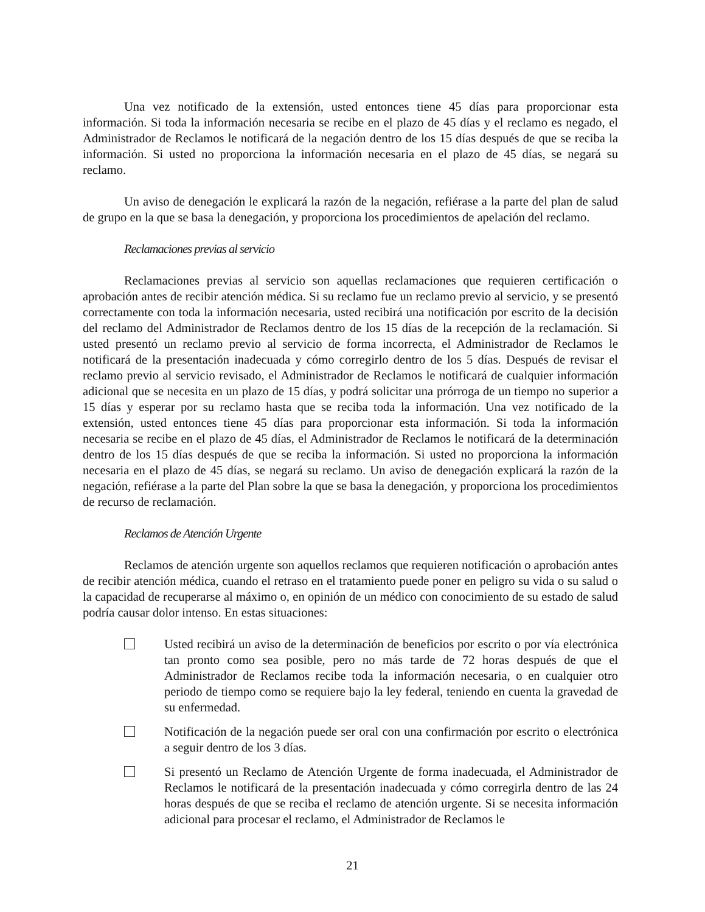Una vez notificado de la extensión, usted entonces tiene 45 días para proporcionar esta información. Si toda la información necesaria se recibe en el plazo de 45 días y el reclamo es negado, el Administrador de Reclamos le notificará de la negación dentro de los 15 días después de que se reciba la información. Si usted no proporciona la información necesaria en el plazo de 45 días, se negará su reclamo.
Un aviso de denegación le explicará la razón de la negación, refiérase a la parte del plan de salud de grupo en la que se basa la denegación, y proporciona los procedimientos de apelación del reclamo.
Reclamaciones previas al servicio
Reclamaciones previas al servicio son aquellas reclamaciones que requieren certificación o aprobación antes de recibir atención médica. Si su reclamo fue un reclamo previo al servicio, y se presentó correctamente con toda la información necesaria, usted recibirá una notificación por escrito de la decisión del reclamo del Administrador de Reclamos dentro de los 15 días de la recepción de la reclamación. Si usted presentó un reclamo previo al servicio de forma incorrecta, el Administrador de Reclamos le notificará de la presentación inadecuada y cómo corregirlo dentro de los 5 días. Después de revisar el reclamo previo al servicio revisado, el Administrador de Reclamos le notificará de cualquier información adicional que se necesita en un plazo de 15 días, y podrá solicitar una prórroga de un tiempo no superior a 15 días y esperar por su reclamo hasta que se reciba toda la información. Una vez notificado de la extensión, usted entonces tiene 45 días para proporcionar esta información. Si toda la información necesaria se recibe en el plazo de 45 días, el Administrador de Reclamos le notificará de la determinación dentro de los 15 días después de que se reciba la información. Si usted no proporciona la información necesaria en el plazo de 45 días, se negará su reclamo. Un aviso de denegación explicará la razón de la negación, refiérase a la parte del Plan sobre la que se basa la denegación, y proporciona los procedimientos de recurso de reclamación.
Reclamos de Atención Urgente
Reclamos de atención urgente son aquellos reclamos que requieren notificación o aprobación antes de recibir atención médica, cuando el retraso en el tratamiento puede poner en peligro su vida o su salud o la capacidad de recuperarse al máximo o, en opinión de un médico con conocimiento de su estado de salud podría causar dolor intenso. En estas situaciones:
Usted recibirá un aviso de la determinación de beneficios por escrito o por vía electrónica tan pronto como sea posible, pero no más tarde de 72 horas después de que el Administrador de Reclamos recibe toda la información necesaria, o en cualquier otro periodo de tiempo como se requiere bajo la ley federal, teniendo en cuenta la gravedad de su enfermedad.
Notificación de la negación puede ser oral con una confirmación por escrito o electrónica a seguir dentro de los 3 días.
Si presentó un Reclamo de Atención Urgente de forma inadecuada, el Administrador de Reclamos le notificará de la presentación inadecuada y cómo corregirla dentro de las 24 horas después de que se reciba el reclamo de atención urgente. Si se necesita información adicional para procesar el reclamo, el Administrador de Reclamos le
21